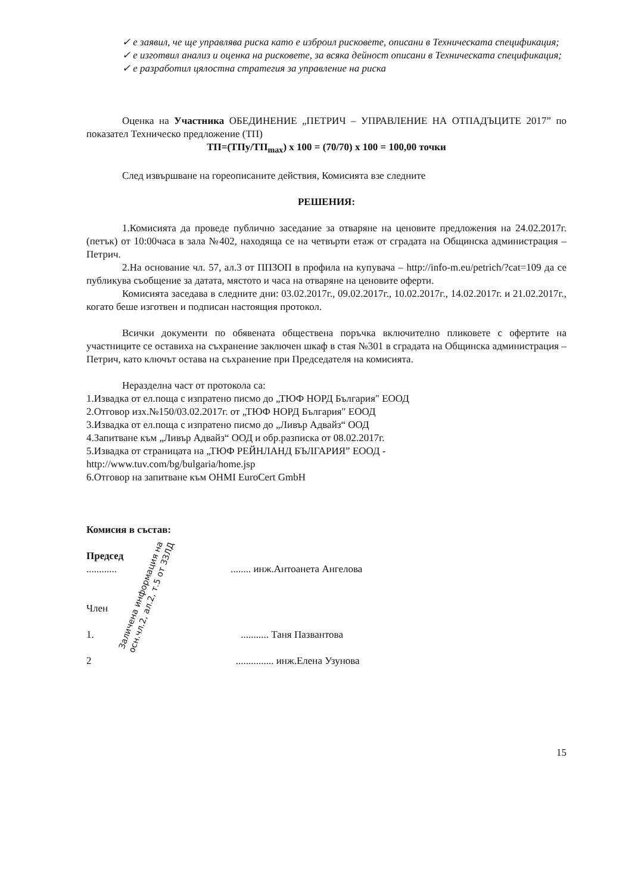✓ е заявил, че ще управлява риска като е изброил рисковете, описани в Техническата спецификация;
✓ е изготвил анализ и оценка на рисковете, за всяка дейност описани в Техническата спецификация;
✓ е разработил цялостна стратегия за управление на риска
Оценка на Участника ОБЕДИНЕНИЕ „ПЕТРИЧ – УПРАВЛЕНИЕ НА ОТПАДЪЦИТЕ 2017” по показател Техническо предложение (ТП)
ТП=(ТПу/ТП<sub>max</sub>) x 100 = (70/70) x 100 = 100,00 точки
След извършване на гореописаните действия, Комисията взе следните
РЕШЕНИЯ:
1.Комисията да проведе публично заседание за отваряне на ценовите предложения на 24.02.2017г.(петък) от 10:00часа в зала №402, находяща се на четвърти етаж от сградата на Общинска администрация – Петрич.
2.На основание чл. 57, ал.3 от ППЗОП в профила на купувача – http://info-m.eu/petrich/?cat=109 да се публикува съобщение за датата, мястото и часа на отваряне на ценовите оферти.
Комисията заседава в следните дни: 03.02.2017г., 09.02.2017г., 10.02.2017г., 14.02.2017г. и 21.02.2017г., когато беше изготвен и подписан настоящия протокол.
Всички документи по обявената обществена поръчка включително пликовете с офертите на участниците се оставиха на съхранение заключен шкаф в стая №301 в сградата на Общинска администрация – Петрич, като ключът остава на съхранение при Председателя на комисията.
Неразделна част от протокола са:
1.Извадка от ел.поща с изпратено писмо до „ТЮФ НОРД България" ЕООД
2.Отговор изх.№150/03.02.2017г. от „ТЮФ НОРД България" ЕООД
3.Извадка от ел.поща с изпратено писмо до „Ливър Адвайз“ ООД
4.Запитване към „Ливър Адвайз“ ООД и обр.разписка от 08.02.2017г.
5.Извадка от страницата на „ТЮФ РЕЙНЛАНД БЪЛГАРИЯ” ЕООД -
http://www.tuv.com/bg/bulgaria/home.jsp
6.Отговор на запитване към OHMI EuroCert GmbH
Комисия в състав:
Председ
............ ........ инж.Антоанета Ангелова
Член
1. ........... Таня Пазвантова
2 ............... инж.Елена Узунова
Заличена информация на
осн.чл.2, ал.2, т.5 от ЗЗЛД
15